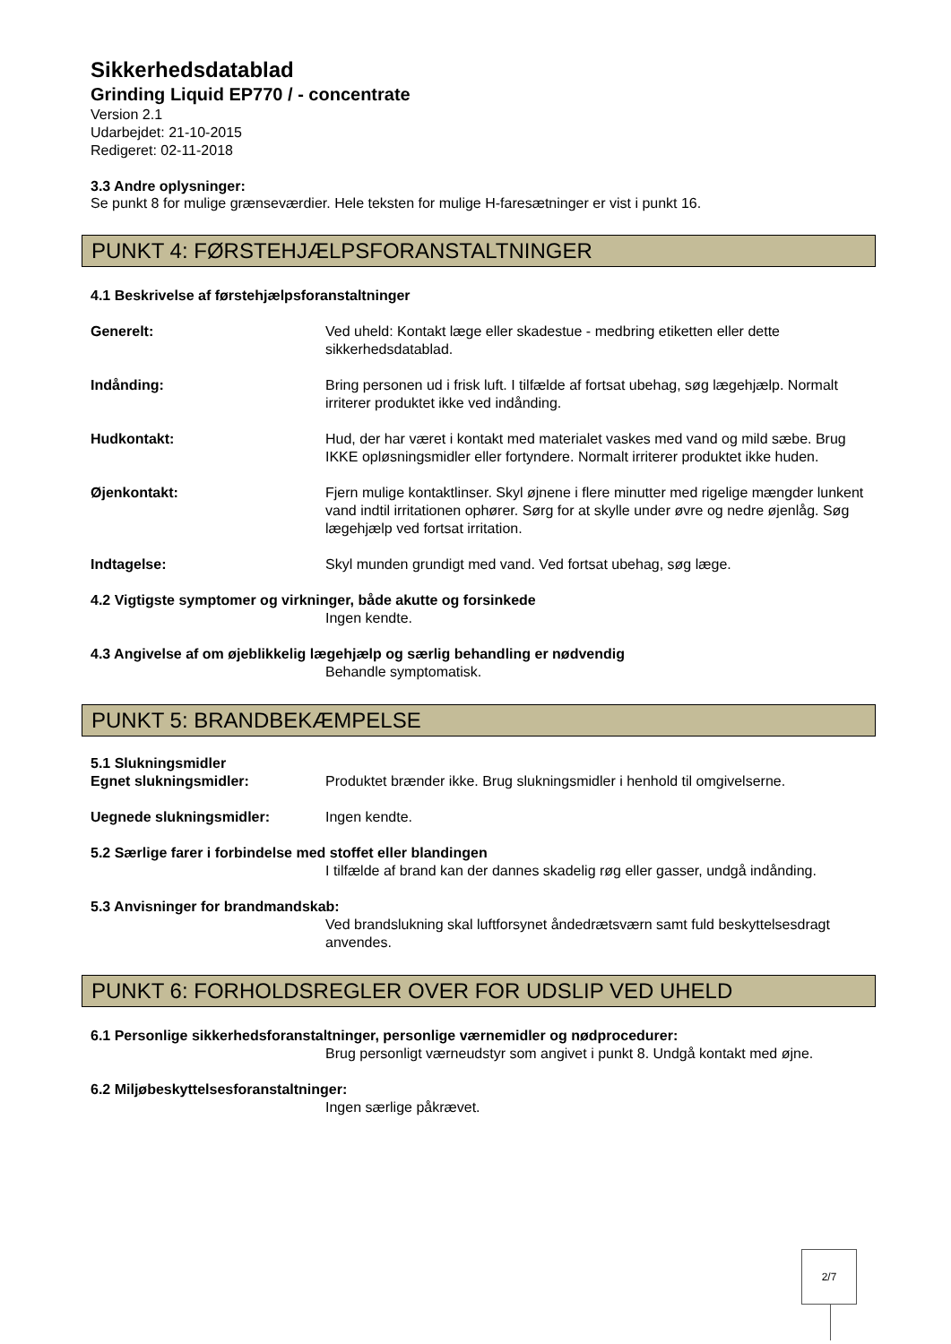Sikkerhedsdatablad
Grinding Liquid EP770 / - concentrate
Version 2.1
Udarbejdet: 21-10-2015
Redigeret: 02-11-2018
3.3 Andre oplysninger:
Se punkt 8 for mulige grænseværdier. Hele teksten for mulige H-faresætninger er vist i punkt 16.
PUNKT 4: FØRSTEHJÆLPSFORANSTALTNINGER
4.1 Beskrivelse af førstehjælpsforanstaltninger
Generelt: Ved uheld: Kontakt læge eller skadestue - medbring etiketten eller dette sikkerhedsdatablad.
Indånding: Bring personen ud i frisk luft. I tilfælde af fortsat ubehag, søg lægehjælp. Normalt irriterer produktet ikke ved indånding.
Hudkontakt: Hud, der har været i kontakt med materialet vaskes med vand og mild sæbe. Brug IKKE opløsningsmidler eller fortyndere. Normalt irriterer produktet ikke huden.
Øjenkontakt: Fjern mulige kontaktlinser. Skyl øjnene i flere minutter med rigelige mængder lunkent vand indtil irritationen ophører. Sørg for at skylle under øvre og nedre øjenlåg. Søg lægehjælp ved fortsat irritation.
Indtagelse: Skyl munden grundigt med vand. Ved fortsat ubehag, søg læge.
4.2 Vigtigste symptomer og virkninger, både akutte og forsinkede
Ingen kendte.
4.3 Angivelse af om øjeblikkelig lægehjælp og særlig behandling er nødvendig
Behandle symptomatisk.
PUNKT 5: BRANDBEKÆMPELSE
5.1 Slukningsmidler
Egnet slukningsmidler: Produktet brænder ikke. Brug slukningsmidler i henhold til omgivelserne.
Uegnede slukningsmidler: Ingen kendte.
5.2 Særlige farer i forbindelse med stoffet eller blandingen
I tilfælde af brand kan der dannes skadelig røg eller gasser, undgå indånding.
5.3 Anvisninger for brandmandskab:
Ved brandslukning skal luftforsynet åndedrætsværn samt fuld beskyttelsesdragt anvendes.
PUNKT 6: FORHOLDSREGLER OVER FOR UDSLIP VED UHELD
6.1 Personlige sikkerhedsforanstaltninger, personlige værnemidler og nødprocedurer:
Brug personligt værneudstyr som angivet i punkt 8. Undgå kontakt med øjne.
6.2 Miljøbeskyttelsesforanstaltninger:
Ingen særlige påkrævet.
2/7